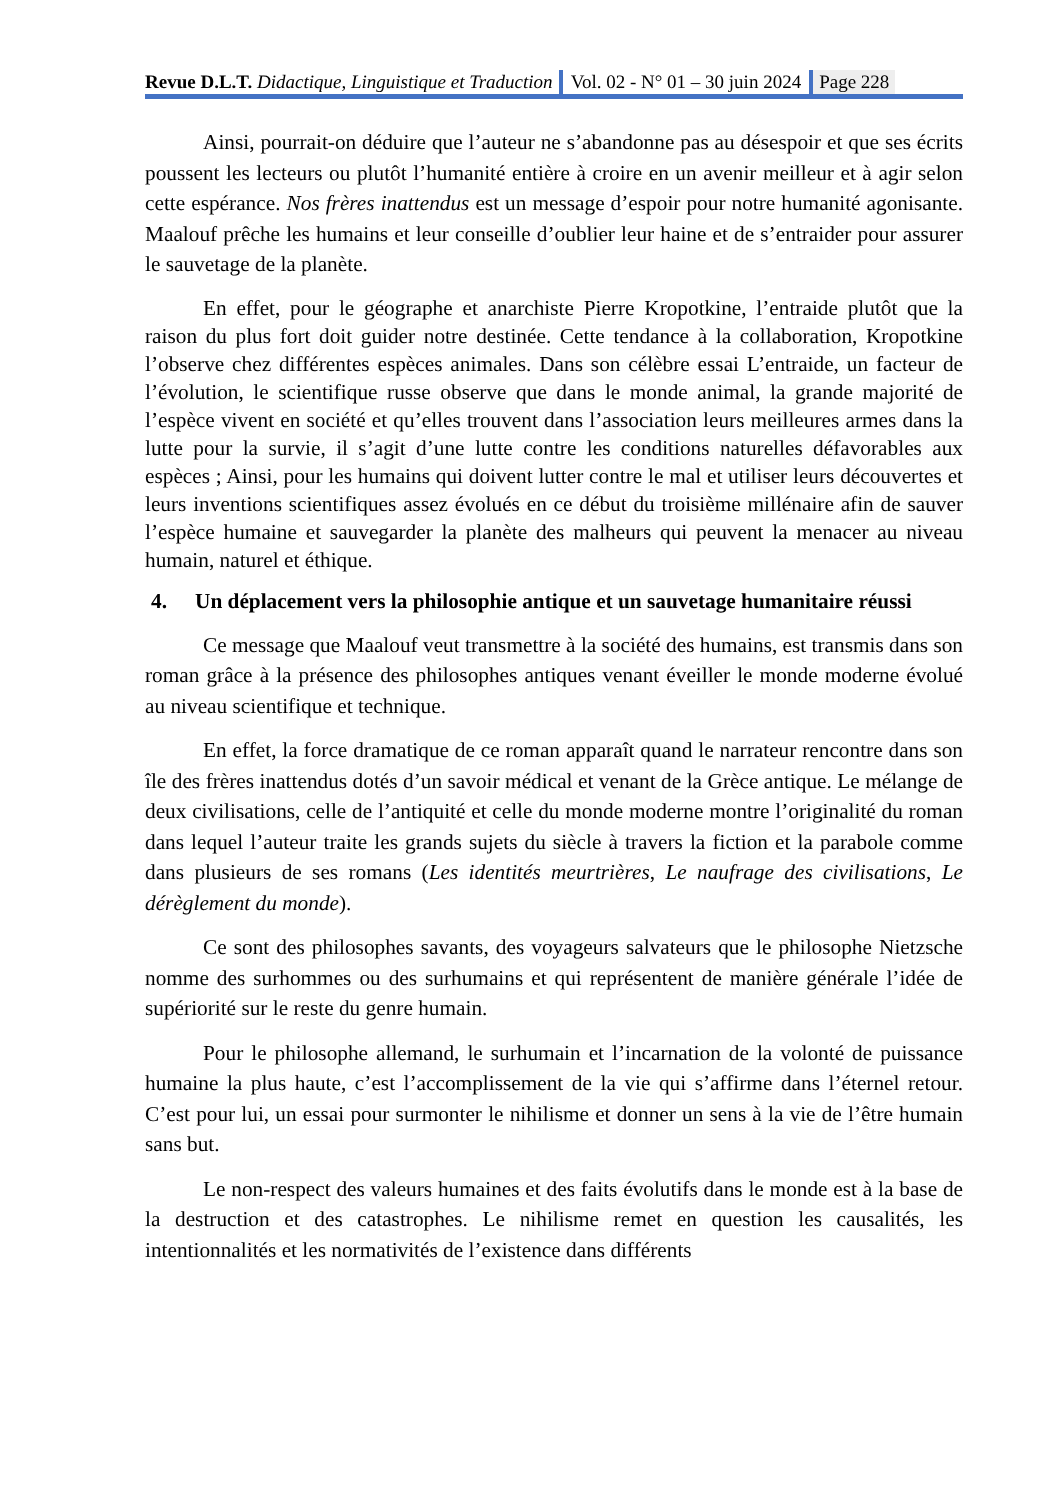Revue D.L.T. Didactique, Linguistique et Traduction
Vol. 02 - N° 01 – 30 juin 2024 Page 228
Ainsi, pourrait-on déduire que l’auteur ne s’abandonne pas au désespoir et que ses écrits poussent les lecteurs ou plutôt l’humanité entière à croire en un avenir meilleur et à agir selon cette espérance. Nos frères inattendus est un message d’espoir pour notre humanité agonisante. Maalouf prêche les humains et leur conseille d’oublier leur haine et de s’entraider pour assurer le sauvetage de la planète.
En effet, pour le géographe et anarchiste Pierre Kropotkine, l’entraide plutôt que la raison du plus fort doit guider notre destinée. Cette tendance à la collaboration, Kropotkine l’observe chez différentes espèces animales. Dans son célèbre essai L’entraide, un facteur de l’évolution, le scientifique russe observe que dans le monde animal, la grande majorité de l’espèce vivent en société et qu’elles trouvent dans l’association leurs meilleures armes dans la lutte pour la survie, il s’agit d’une lutte contre les conditions naturelles défavorables aux espèces ; Ainsi, pour les humains qui doivent lutter contre le mal et utiliser leurs découvertes et leurs inventions scientifiques assez évolués en ce début du troisième millénaire afin de sauver l’espèce humaine et sauvegarder la planète des malheurs qui peuvent la menacer au niveau humain, naturel et éthique.
4. Un déplacement vers la philosophie antique et un sauvetage humanitaire réussi
Ce message que Maalouf veut transmettre à la société des humains, est transmis dans son roman grâce à la présence des philosophes antiques venant éveiller le monde moderne évolué au niveau scientifique et technique.
En effet, la force dramatique de ce roman apparaît quand le narrateur rencontre dans son île des frères inattendus dotés d’un savoir médical et venant de la Grèce antique. Le mélange de deux civilisations, celle de l’antiquité et celle du monde moderne montre l’originalité du roman dans lequel l’auteur traite les grands sujets du siècle à travers la fiction et la parabole comme dans plusieurs de ses romans (Les identités meurtrières, Le naufrage des civilisations, Le dérèglement du monde).
Ce sont des philosophes savants, des voyageurs salvateurs que le philosophe Nietzsche nomme des surhommes ou des surhumains et qui représentent de manière générale l’idée de supériorité sur le reste du genre humain.
Pour le philosophe allemand, le surhumain et l’incarnation de la volonté de puissance humaine la plus haute, c’est l’accomplissement de la vie qui s’affirme dans l’éternel retour. C’est pour lui, un essai pour surmonter le nihilisme et donner un sens à la vie de l’être humain sans but.
Le non-respect des valeurs humaines et des faits évolutifs dans le monde est à la base de la destruction et des catastrophes. Le nihilisme remet en question les causalités, les intentionnalités et les normativités de l’existence dans différents